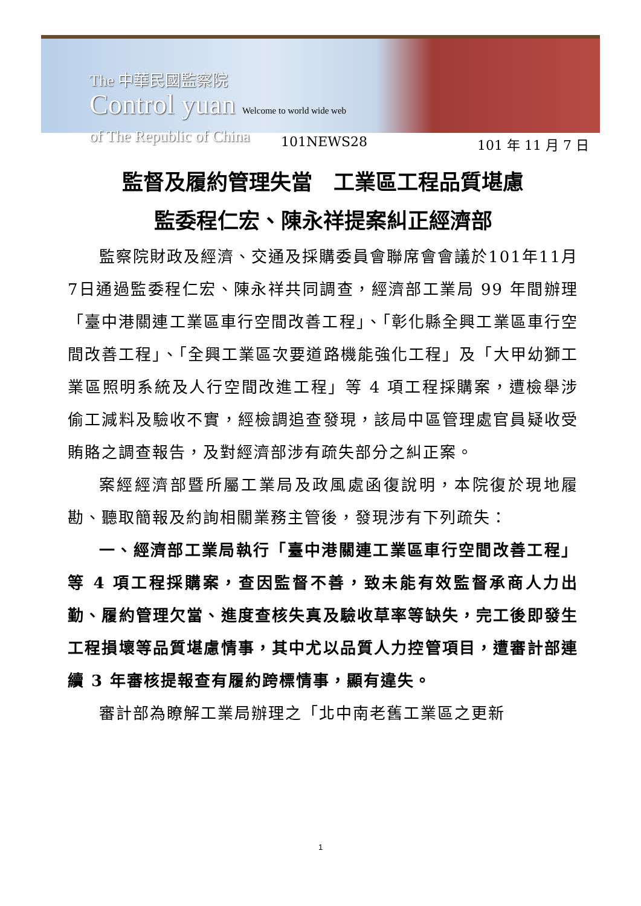The 中華民國監察院
Control yuan Welcome to world wide web
of The Republic of China
101NEWS28 101 年 11 月 7 日
監督及履約管理失當　工業區工程品質堪慮
監委程仁宏、陳永祥提案糾正經濟部
監察院財政及經濟、交通及採購委員會聯席會會議於101年11月7日通過監委程仁宏、陳永祥共同調查，經濟部工業局 99 年間辦理「臺中港關連工業區車行空間改善工程」、「彰化縣全興工業區車行空間改善工程」、「全興工業區次要道路機能強化工程」及「大甲幼獅工業區照明系統及人行空間改進工程」等 4 項工程採購案，遭檢舉涉偷工減料及驗收不實，經檢調追查發現，該局中區管理處官員疑收受賄賂之調查報告，及對經濟部涉有疏失部分之糾正案。
案經經濟部暨所屬工業局及政風處函復說明，本院復於現地履勘、聽取簡報及約詢相關業務主管後，發現涉有下列疏失：
一、經濟部工業局執行「臺中港關連工業區車行空間改善工程」等 4 項工程採購案，查因監督不善，致未能有效監督承商人力出勤、履約管理欠當、進度查核失真及驗收草率等缺失，完工後即發生工程損壞等品質堪慮情事，其中尤以品質人力控管項目，遭審計部連續 3 年審核提報查有履約跨標情事，顯有違失。
審計部為瞭解工業局辦理之「北中南老舊工業區之更新
1